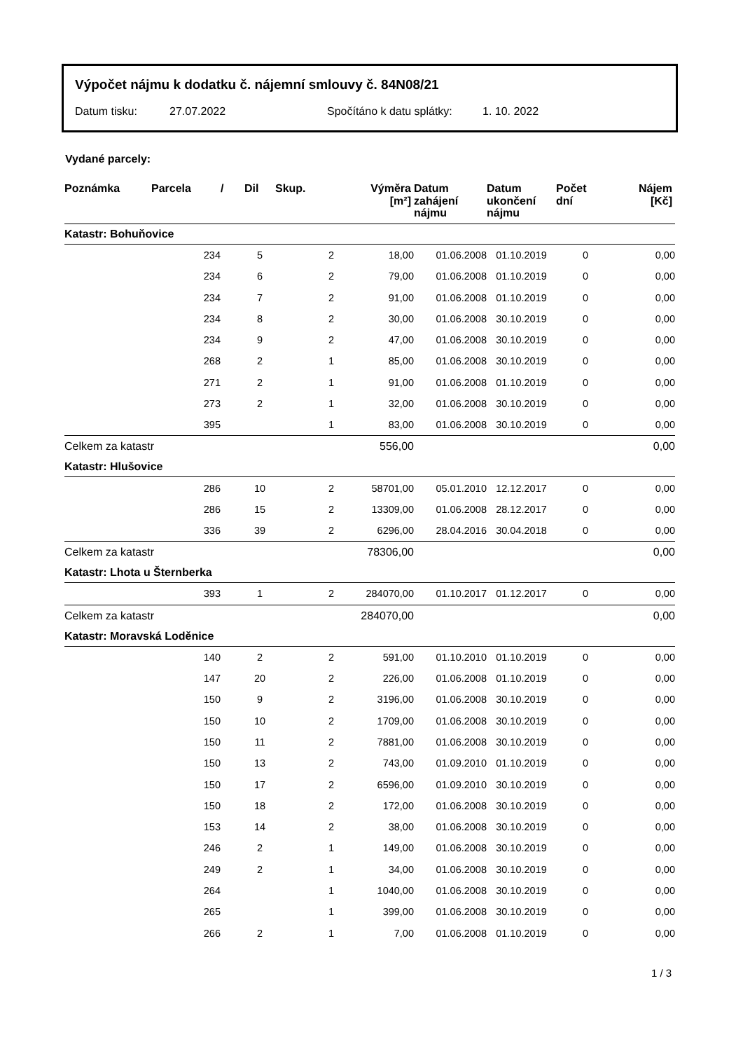Výpočet nájmu k dodatku č. nájemní smlouvy č. 84N08/21
Datum tisku: 27.07.2022 Spočítáno k datu splátky: 1. 10. 2022
Vydané parcely:
| Poznámka | Parcela | / | Dil | Skup. | Výměra [m²] | Datum zahájení nájmu | Datum ukončení nájmu | Počet dní | Nájem [Kč] |
| --- | --- | --- | --- | --- | --- | --- | --- | --- | --- |
| Katastr: Bohuňovice | | | | | | | | | |
| | 234 | | 5 | 2 | 18,00 | 01.06.2008 | 01.10.2019 | 0 | 0,00 |
| | 234 | | 6 | 2 | 79,00 | 01.06.2008 | 01.10.2019 | 0 | 0,00 |
| | 234 | | 7 | 2 | 91,00 | 01.06.2008 | 01.10.2019 | 0 | 0,00 |
| | 234 | | 8 | 2 | 30,00 | 01.06.2008 | 30.10.2019 | 0 | 0,00 |
| | 234 | | 9 | 2 | 47,00 | 01.06.2008 | 30.10.2019 | 0 | 0,00 |
| | 268 | | 2 | 1 | 85,00 | 01.06.2008 | 30.10.2019 | 0 | 0,00 |
| | 271 | | 2 | 1 | 91,00 | 01.06.2008 | 01.10.2019 | 0 | 0,00 |
| | 273 | | 2 | 1 | 32,00 | 01.06.2008 | 30.10.2019 | 0 | 0,00 |
| | 395 | | | 1 | 83,00 | 01.06.2008 | 30.10.2019 | 0 | 0,00 |
| Celkem za katastr | | | | | 556,00 | | | | 0,00 |
| Katastr: Hlušovice | | | | | | | | | |
| | 286 | | 10 | 2 | 58701,00 | 05.01.2010 | 12.12.2017 | 0 | 0,00 |
| | 286 | | 15 | 2 | 13309,00 | 01.06.2008 | 28.12.2017 | 0 | 0,00 |
| | 336 | | 39 | 2 | 6296,00 | 28.04.2016 | 30.04.2018 | 0 | 0,00 |
| Celkem za katastr | | | | | 78306,00 | | | | 0,00 |
| Katastr: Lhota u Šternberka | | | | | | | | | |
| | 393 | | 1 | 2 | 284070,00 | 01.10.2017 | 01.12.2017 | 0 | 0,00 |
| Celkem za katastr | | | | | 284070,00 | | | | 0,00 |
| Katastr: Moravská Loděnice | | | | | | | | | |
| | 140 | | 2 | 2 | 591,00 | 01.10.2010 | 01.10.2019 | 0 | 0,00 |
| | 147 | | 20 | 2 | 226,00 | 01.06.2008 | 01.10.2019 | 0 | 0,00 |
| | 150 | | 9 | 2 | 3196,00 | 01.06.2008 | 30.10.2019 | 0 | 0,00 |
| | 150 | | 10 | 2 | 1709,00 | 01.06.2008 | 30.10.2019 | 0 | 0,00 |
| | 150 | | 11 | 2 | 7881,00 | 01.06.2008 | 30.10.2019 | 0 | 0,00 |
| | 150 | | 13 | 2 | 743,00 | 01.09.2010 | 01.10.2019 | 0 | 0,00 |
| | 150 | | 17 | 2 | 6596,00 | 01.09.2010 | 30.10.2019 | 0 | 0,00 |
| | 150 | | 18 | 2 | 172,00 | 01.06.2008 | 30.10.2019 | 0 | 0,00 |
| | 153 | | 14 | 2 | 38,00 | 01.06.2008 | 30.10.2019 | 0 | 0,00 |
| | 246 | | 2 | 1 | 149,00 | 01.06.2008 | 30.10.2019 | 0 | 0,00 |
| | 249 | | 2 | 1 | 34,00 | 01.06.2008 | 30.10.2019 | 0 | 0,00 |
| | 264 | | | 1 | 1040,00 | 01.06.2008 | 30.10.2019 | 0 | 0,00 |
| | 265 | | | 1 | 399,00 | 01.06.2008 | 30.10.2019 | 0 | 0,00 |
| | 266 | | 2 | 1 | 7,00 | 01.06.2008 | 01.10.2019 | 0 | 0,00 |
1 / 3